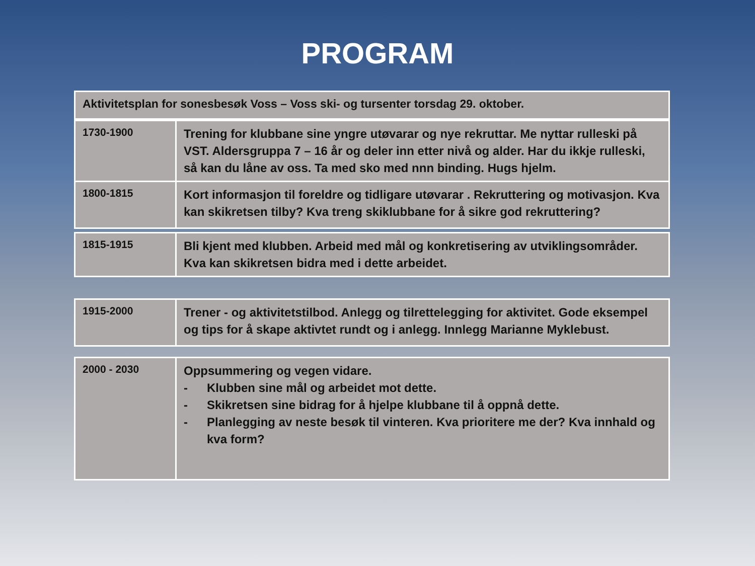PROGRAM
| Aktivitetsplan for sonesbesøk Voss – Voss ski- og tursenter torsdag 29. oktober. |
| 1730-1900 | Trening for klubbane sine yngre utøvarar og nye rekruttar. Me nyttar rulleski på VST. Aldersgruppa 7 – 16 år og deler inn etter nivå og alder. Har du ikkje rulleski, så kan du låne av oss. Ta med sko med nnn binding. Hugs hjelm. |
| 1800-1815 | Kort informasjon til foreldre og tidligare utøvarar . Rekruttering og motivasjon. Kva kan skikretsen tilby? Kva treng skiklubbane for å sikre god rekruttering? |
| 1815-1915 | Bli kjent med klubben. Arbeid med mål og konkretisering av utviklingsområder. Kva kan skikretsen bidra med i dette arbeidet. |
| 1915-2000 | Trener - og aktivitetstilbod. Anlegg og tilrettelegging for aktivitet. Gode eksempel og tips for å skape aktivtet rundt og i anlegg. Innlegg Marianne Myklebust. |
| 2000 - 2030 | Oppsummering og vegen vidare. - Klubben sine mål og arbeidet mot dette. - Skikretsen sine bidrag for å hjelpe klubbane til å oppnå dette. - Planlegging av neste besøk til vinteren. Kva prioritere me der? Kva innhald og kva form? |